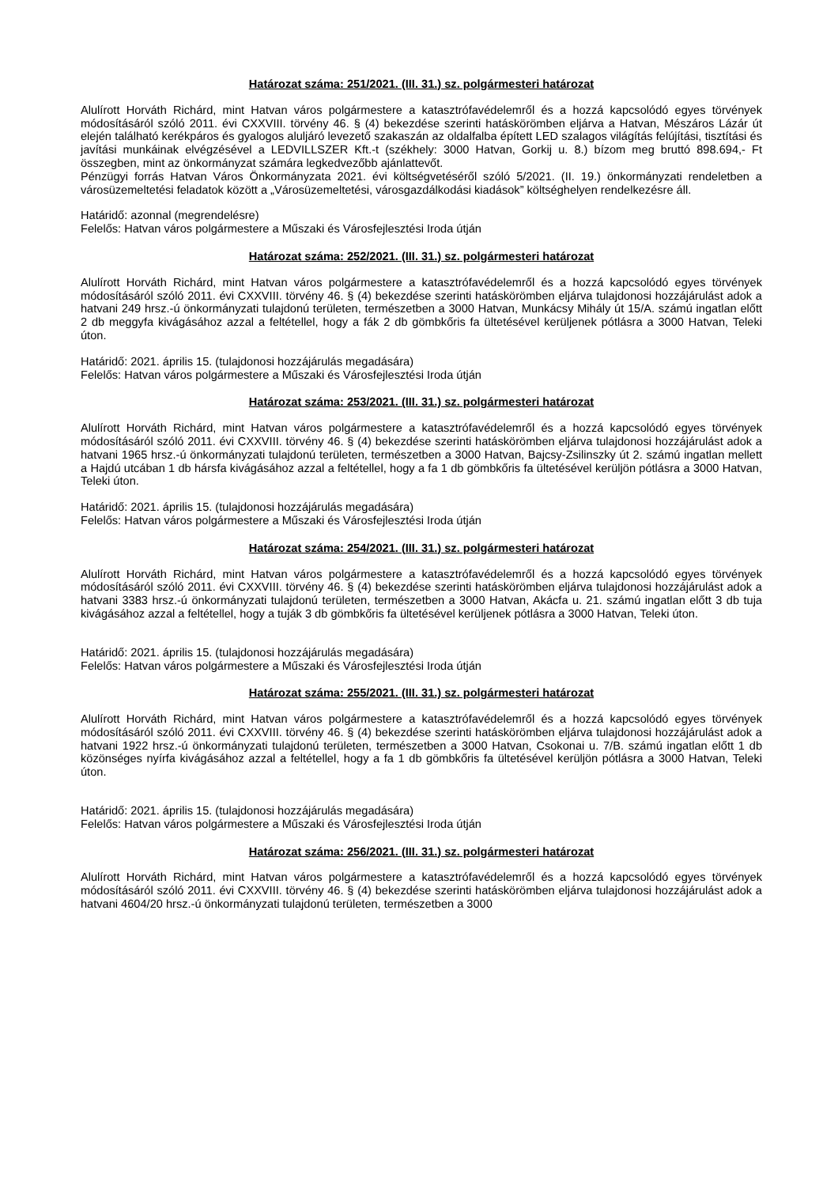Határozat száma: 251/2021. (III. 31.) sz. polgármesteri határozat
Alulírott Horváth Richárd, mint Hatvan város polgármestere a katasztrófavédelemről és a hozzá kapcsolódó egyes törvények módosításáról szóló 2011. évi CXXVIII. törvény 46. § (4) bekezdése szerinti hatáskörömben eljárva a Hatvan, Mészáros Lázár út elején található kerékpáros és gyalogos aluljáró levezető szakaszán az oldalfalba épített LED szalagos világítás felújítási, tisztítási és javítási munkáinak elvégzésével a LEDVILLSZER Kft.-t (székhely: 3000 Hatvan, Gorkij u. 8.) bízom meg bruttó 898.694,- Ft összegben, mint az önkormányzat számára legkedvezőbb ajánlattevőt.
Pénzügyi forrás Hatvan Város Önkormányzata 2021. évi költségvetéséről szóló 5/2021. (II. 19.) önkormányzati rendeletben a városüzemeltetési feladatok között a „Városüzemeltetési, városgazdálkodási kiadások” költséghelyen rendelkezésre áll.
Határidő: azonnal (megrendelésre)
Felelős: Hatvan város polgármestere a Műszaki és Városfejlesztési Iroda útján
Határozat száma: 252/2021. (III. 31.) sz. polgármesteri határozat
Alulírott Horváth Richárd, mint Hatvan város polgármestere a katasztrófavédelemről és a hozzá kapcsolódó egyes törvények módosításáról szóló 2011. évi CXXVIII. törvény 46. § (4) bekezdése szerinti hatáskörömben eljárva tulajdonosi hozzájárulást adok a hatvani 249 hrsz.-ú önkormányzati tulajdonú területen, természetben a 3000 Hatvan, Munkácsy Mihály út 15/A. számú ingatlan előtt 2 db meggyfa kivágásához azzal a feltétellel, hogy a fák 2 db gömbkőris fa ültetésével kerüljenek pótlásra a 3000 Hatvan, Teleki úton.
Határidő: 2021. április 15. (tulajdonosi hozzájárulás megadására)
Felelős: Hatvan város polgármestere a Műszaki és Városfejlesztési Iroda útján
Határozat száma: 253/2021. (III. 31.) sz. polgármesteri határozat
Alulírott Horváth Richárd, mint Hatvan város polgármestere a katasztrófavédelemről és a hozzá kapcsolódó egyes törvények módosításáról szóló 2011. évi CXXVIII. törvény 46. § (4) bekezdése szerinti hatáskörömben eljárva tulajdonosi hozzájárulást adok a hatvani 1965 hrsz.-ú önkormányzati tulajdonú területen, természetben a 3000 Hatvan, Bajcsy-Zsilinszky út 2. számú ingatlan mellett a Hajdú utcában 1 db hársfa kivágásához azzal a feltétellel, hogy a fa 1 db gömbkőris fa ültetésével kerüljön pótlásra a 3000 Hatvan, Teleki úton.
Határidő: 2021. április 15. (tulajdonosi hozzájárulás megadására)
Felelős: Hatvan város polgármestere a Műszaki és Városfejlesztési Iroda útján
Határozat száma: 254/2021. (III. 31.) sz. polgármesteri határozat
Alulírott Horváth Richárd, mint Hatvan város polgármestere a katasztrófavédelemről és a hozzá kapcsolódó egyes törvények módosításáról szóló 2011. évi CXXVIII. törvény 46. § (4) bekezdése szerinti hatáskörömben eljárva tulajdonosi hozzájárulást adok a hatvani 3383 hrsz.-ú önkormányzati tulajdonú területen, természetben a 3000 Hatvan, Akácfa u. 21. számú ingatlan előtt 3 db tuja kivágásához azzal a feltétellel, hogy a tuják 3 db gömbkőris fa ültetésével kerüljenek pótlásra a 3000 Hatvan, Teleki úton.
Határidő: 2021. április 15. (tulajdonosi hozzájárulás megadására)
Felelős: Hatvan város polgármestere a Műszaki és Városfejlesztési Iroda útján
Határozat száma: 255/2021. (III. 31.) sz. polgármesteri határozat
Alulírott Horváth Richárd, mint Hatvan város polgármestere a katasztrófavédelemről és a hozzá kapcsolódó egyes törvények módosításáról szóló 2011. évi CXXVIII. törvény 46. § (4) bekezdése szerinti hatáskörömben eljárva tulajdonosi hozzájárulást adok a hatvani 1922 hrsz.-ú önkormányzati tulajdonú területen, természetben a 3000 Hatvan, Csokonai u. 7/B. számú ingatlan előtt 1 db közönséges nyírfa kivágásához azzal a feltétellel, hogy a fa 1 db gömbkőris fa ültetésével kerüljön pótlásra a 3000 Hatvan, Teleki úton.
Határidő: 2021. április 15. (tulajdonosi hozzájárulás megadására)
Felelős: Hatvan város polgármestere a Műszaki és Városfejlesztési Iroda útján
Határozat száma: 256/2021. (III. 31.) sz. polgármesteri határozat
Alulírott Horváth Richárd, mint Hatvan város polgármestere a katasztrófavédelemről és a hozzá kapcsolódó egyes törvények módosításáról szóló 2011. évi CXXVIII. törvény 46. § (4) bekezdése szerinti hatáskörömben eljárva tulajdonosi hozzájárulást adok a hatvani 4604/20 hrsz.-ú önkormányzati tulajdonú területen, természetben a 3000